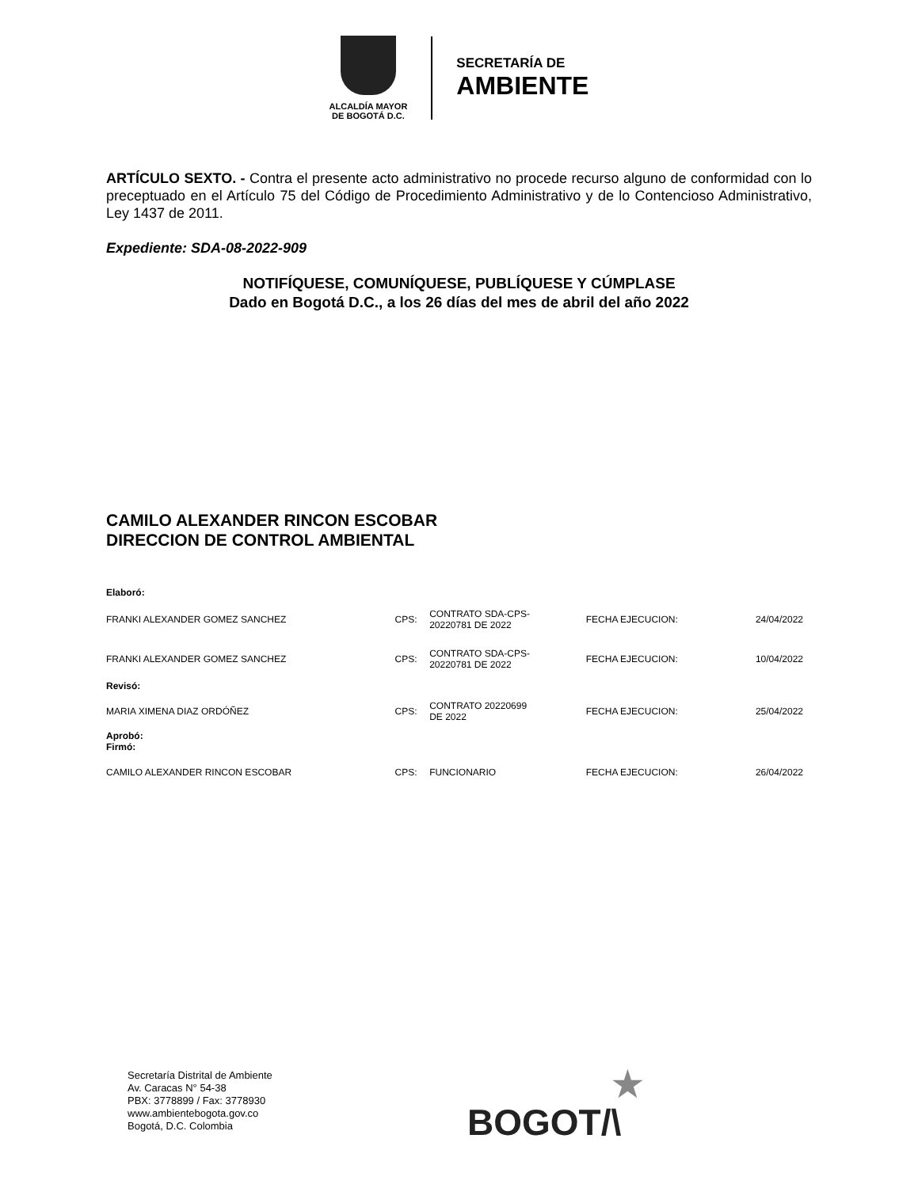ALCALDÍA MAYOR
DE BOGOTÁ D.C.
SECRETARÍA DE
AMBIENTE
ARTÍCULO SEXTO. - Contra el presente acto administrativo no procede recurso alguno de conformidad con lo preceptuado en el Artículo 75 del Código de Procedimiento Administrativo y de lo Contencioso Administrativo, Ley 1437 de 2011.
Expediente: SDA-08-2022-909
NOTIFÍQUESE, COMUNÍQUESE, PUBLÍQUESE Y CÚMPLASE
Dado en Bogotá D.C., a los 26 días del mes de abril del año 2022
CAMILO ALEXANDER RINCON ESCOBAR
DIRECCION DE CONTROL AMBIENTAL
| Elaboró: | | | | |
| FRANKI ALEXANDER GOMEZ SANCHEZ | CPS: | CONTRATO SDA-CPS- 20220781 DE 2022 | FECHA EJECUCION: | 24/04/2022 |
| FRANKI ALEXANDER GOMEZ SANCHEZ | CPS: | CONTRATO SDA-CPS- 20220781 DE 2022 | FECHA EJECUCION: | 10/04/2022 |
| Revisó: | | | | |
| MARIA XIMENA DIAZ ORDÓÑEZ | CPS: | CONTRATO 20220699 DE 2022 | FECHA EJECUCION: | 25/04/2022 |
| Aprobó: Firmó: | | | | |
| CAMILO ALEXANDER RINCON ESCOBAR | CPS: | FUNCIONARIO | FECHA EJECUCION: | 26/04/2022 |
Secretaría Distrital de Ambiente
Av. Caracas N° 54-38
PBX: 3778899 / Fax: 3778930
www.ambientebogota.gov.co
Bogotá, D.C. Colombia
★
BOGOT/\